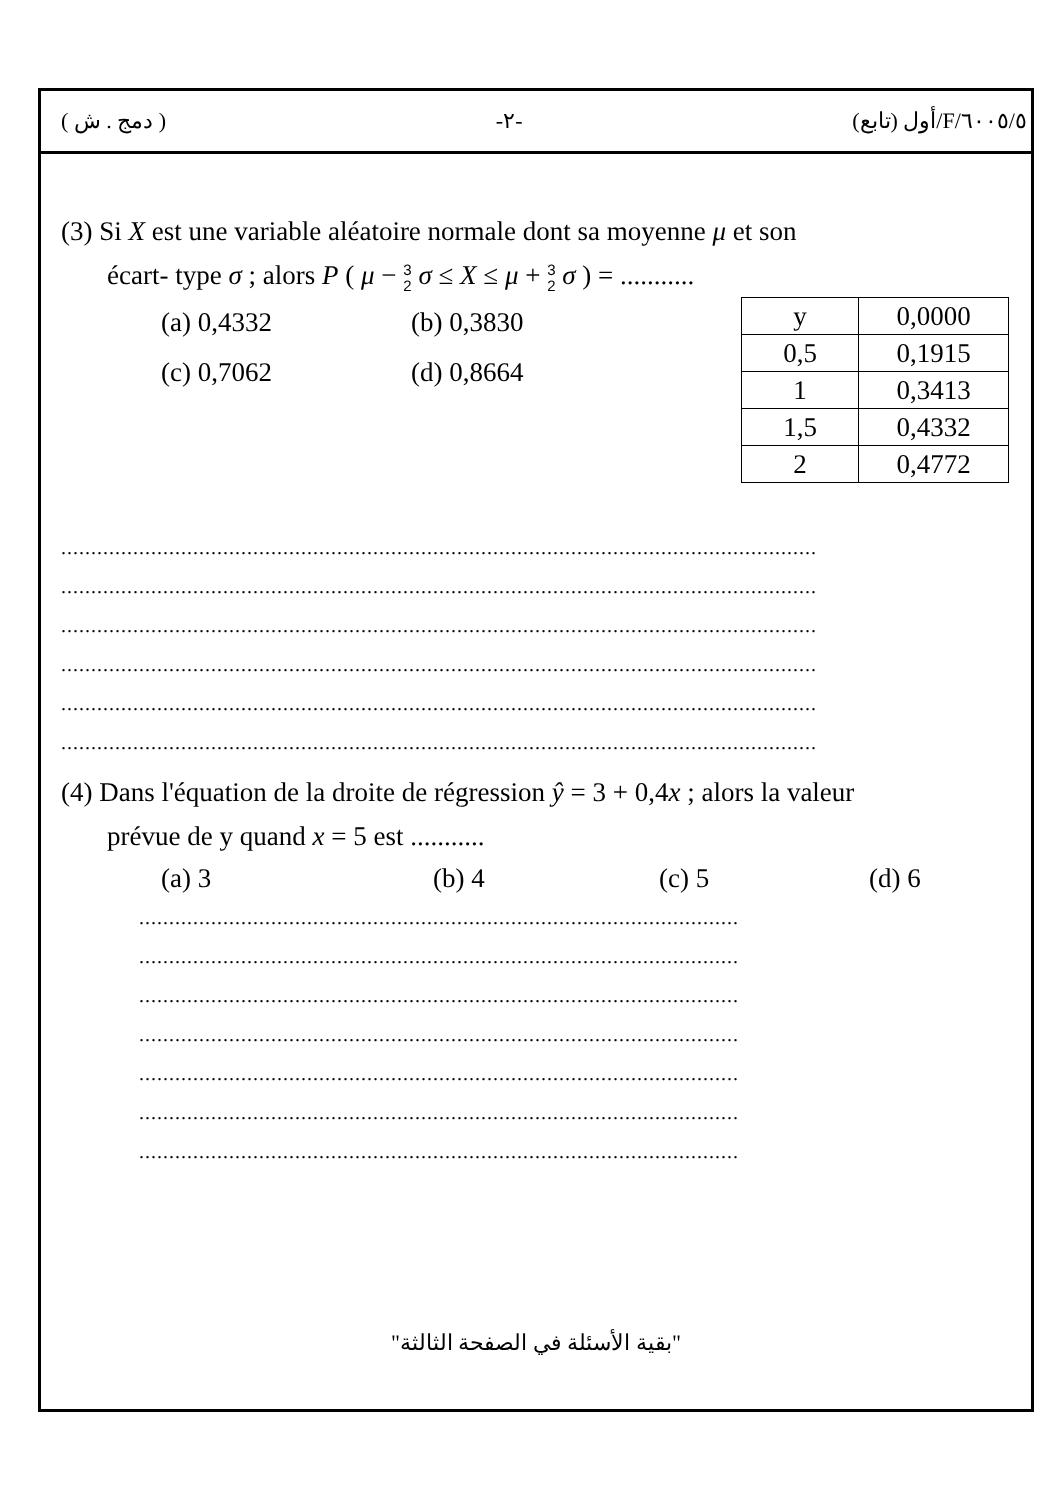( دمج . ش ) -٢- ٦٠٠٥/٥/F/أول (تابع)
(3) Si X est une variable aléatoire normale dont sa moyenne μ et son
écart- type σ ; alors P ( μ − 3
2 σ ≤ X ≤ μ + 3
2 σ ) = ...........
(a) 0,4332 (b) 0,3830
(c) 0,7062 (d) 0,8664
| y | 0,0000 |
| 0,5 | 0,1915 |
| 1 | 0,3413 |
| 1,5 | 0,4332 |
| 2 | 0,4772 |
..............................................................................................................................
..............................................................................................................................
..............................................................................................................................
..............................................................................................................................
..............................................................................................................................
..............................................................................................................................
(4) Dans l'équation de la droite de régression ŷ = 3 + 0,4x ; alors la valeur
prévue de y quand x = 5 est ...........
(a) 3 (b) 4 (c) 5 (d) 6
....................................................................................................
....................................................................................................
....................................................................................................
....................................................................................................
....................................................................................................
....................................................................................................
....................................................................................................
"بقية الأسئلة في الصفحة الثالثة"